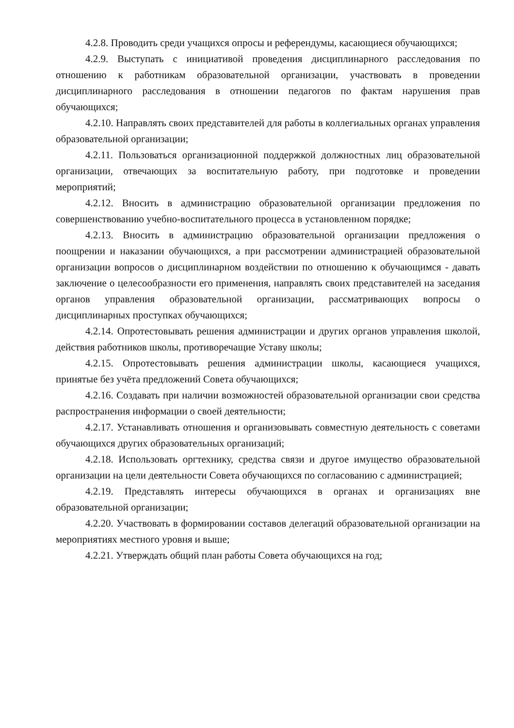4.2.8. Проводить среди учащихся опросы и референдумы, касающиеся обучающихся;
4.2.9. Выступать с инициативой проведения дисциплинарного расследования по отношению к работникам образовательной организации, участвовать в проведении дисциплинарного расследования в отношении педагогов по фактам нарушения прав обучающихся;
4.2.10. Направлять своих представителей для работы в коллегиальных органах управления образовательной организации;
4.2.11. Пользоваться организационной поддержкой должностных лиц образовательной организации, отвечающих за воспитательную работу, при подготовке и проведении мероприятий;
4.2.12. Вносить в администрацию образовательной организации предложения по совершенствованию учебно-воспитательного процесса в установленном порядке;
4.2.13. Вносить в администрацию образовательной организации предложения о поощрении и наказании обучающихся, а при рассмотрении администрацией образовательной организации вопросов о дисциплинарном воздействии по отношению к обучающимся - давать заключение о целесообразности его применения, направлять своих представителей на заседания органов управления образовательной организации, рассматривающих вопросы о дисциплинарных проступках обучающихся;
4.2.14. Опротестовывать решения администрации и других органов управления школой, действия работников школы, противоречащие Уставу школы;
4.2.15. Опротестовывать решения администрации школы, касающиеся учащихся, принятые без учёта предложений Совета обучающихся;
4.2.16. Создавать при наличии возможностей образовательной организации свои средства распространения информации о своей деятельности;
4.2.17. Устанавливать отношения и организовывать совместную деятельность с советами обучающихся других образовательных организаций;
4.2.18. Использовать оргтехнику, средства связи и другое имущество образовательной организации на цели деятельности Совета обучающихся по согласованию с администрацией;
4.2.19. Представлять интересы обучающихся в органах и организациях вне образовательной организации;
4.2.20. Участвовать в формировании составов делегаций образовательной организации на мероприятиях местного уровня и выше;
4.2.21. Утверждать общий план работы Совета обучающихся на год;